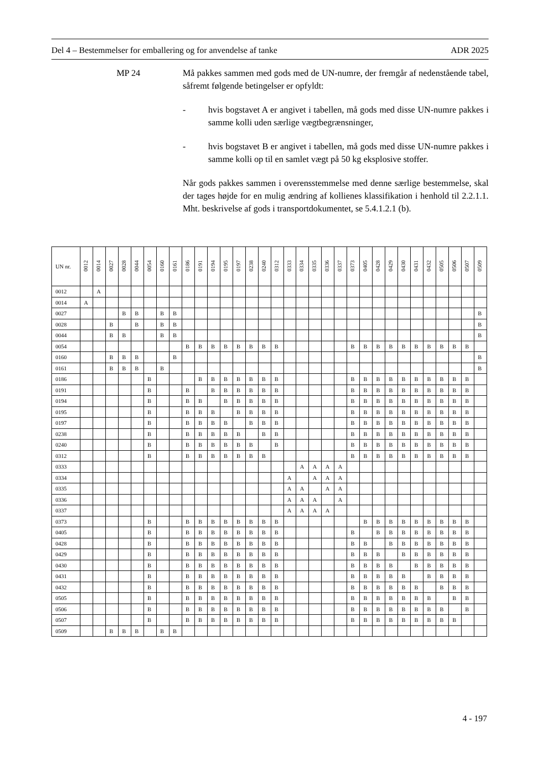Del 4 – Bestemmelser for emballering og for anvendelse af tanke ADR 2025
MP 24 Må pakkes sammen med gods med de UN-numre, der fremgår af nedenstående tabel, såfremt følgende betingelser er opfyldt:
- hvis bogstavet A er angivet i tabellen, må gods med disse UN-numre pakkes i samme kolli uden særlige vægtbegrænsninger,
- hvis bogstavet B er angivet i tabellen, må gods med disse UN-numre pakkes i samme kolli op til en samlet vægt på 50 kg eksplosive stoffer.
Når gods pakkes sammen i overensstemmelse med denne særlige bestemmelse, skal der tages højde for en mulig ændring af kollienes klassifikation i henhold til 2.2.1.1. Mht. beskrivelse af gods i transportdokumentet, se 5.4.1.2.1 (b).
| UN nr. | 0012 | 0014 | 0027 | 0028 | 0044 | 0054 | 0160 | 0161 | 0186 | 0191 | 0194 | 0195 | 0197 | 0238 | 0240 | 0312 | 0333 | 0334 | 0335 | 0336 | 0337 | 0373 | 0405 | 0428 | 0429 | 0430 | 0431 | 0432 | 0505 | 0506 | 0507 | 0509 |
| --- | --- | --- | --- | --- | --- | --- | --- | --- | --- | --- | --- | --- | --- | --- | --- | --- | --- | --- | --- | --- | --- | --- | --- | --- | --- | --- | --- | --- | --- | --- | --- | --- |
| 0012 | | A | | | | | | | | | | | | | | | | | | | | | | | | | | | | | | |
| 0014 | A | | | | | | | | | | | | | | | | | | | | | | | | | | | | | | | |
| 0027 | | | | B | B | | B | B | | | | | | | | | | | | | | | | | | | | | | | | B |
| 0028 | | | B | | B | | B | B | | | | | | | | | | | | | | | | | | | | | | | | B |
| 0044 | | | B | B | | | B | B | | | | | | | | | | | | | | | | | | | | | | | | B |
| 0054 | | | | | | | | | B | B | B | B | B | B | B | B | | | | | | B | B | B | B | B | B | B | B | B | B | |
| 0160 | | | B | B | B | | | B | | | | | | | | | | | | | | | | | | | | | | | | B |
| 0161 | | | B | B | B | | B | | | | | | | | | | | | | | | | | | | | | | | | | B |
| 0186 | | | | | | B | | | | B | B | B | B | B | B | B | | | | | | B | B | B | B | B | B | B | B | B | B | |
| 0191 | | | | | | B | | | B | | B | B | B | B | B | B | | | | | | B | B | B | B | B | B | B | B | B | B | |
| 0194 | | | | | | B | | | B | B | | B | B | B | B | B | | | | | | B | B | B | B | B | B | B | B | B | B | |
| 0195 | | | | | | B | | | B | B | B | | B | B | B | B | | | | | | B | B | B | B | B | B | B | B | B | B | |
| 0197 | | | | | | B | | | B | B | B | B | | B | B | B | | | | | | B | B | B | B | B | B | B | B | B | B | |
| 0238 | | | | | | B | | | B | B | B | B | B | | B | B | | | | | | B | B | B | B | B | B | B | B | B | B | |
| 0240 | | | | | | B | | | B | B | B | B | B | B | | B | | | | | | B | B | B | B | B | B | B | B | B | B | |
| 0312 | | | | | | B | | | B | B | B | B | B | B | B | | | | | | | B | B | B | B | B | B | B | B | B | B | |
| 0333 | | | | | | | | | | | | | | | | | | A | A | A | A | | | | | | | | | | | |
| 0334 | | | | | | | | | | | | | | | | | A | | A | A | A | | | | | | | | | | | |
| 0335 | | | | | | | | | | | | | | | | | A | A | | A | A | | | | | | | | | | | |
| 0336 | | | | | | | | | | | | | | | | | A | A | A | | A | | | | | | | | | | | |
| 0337 | | | | | | | | | | | | | | | | | A | A | A | A | | | | | | | | | | | | |
| 0373 | | | | | | B | | | B | B | B | B | B | B | B | B | | | | | | | B | B | B | B | B | B | B | B | B | |
| 0405 | | | | | | B | | | B | B | B | B | B | B | B | B | | | | | | B | | B | B | B | B | B | B | B | B | |
| 0428 | | | | | | B | | | B | B | B | B | B | B | B | B | | | | | | B | B | | B | B | B | B | B | B | B | |
| 0429 | | | | | | B | | | B | B | B | B | B | B | B | B | | | | | | B | B | B | | B | B | B | B | B | B | |
| 0430 | | | | | | B | | | B | B | B | B | B | B | B | B | | | | | | B | B | B | B | | B | B | B | B | B | |
| 0431 | | | | | | B | | | B | B | B | B | B | B | B | B | | | | | | B | B | B | B | B | | B | B | B | B | |
| 0432 | | | | | | B | | | B | B | B | B | B | B | B | B | | | | | | B | B | B | B | B | B | | B | B | B | |
| 0505 | | | | | | B | | | B | B | B | B | B | B | B | B | | | | | | B | B | B | B | B | B | B | | B | B | |
| 0506 | | | | | | B | | | B | B | B | B | B | B | B | B | | | | | | B | B | B | B | B | B | B | B | | B | |
| 0507 | | | | | | B | | | B | B | B | B | B | B | B | B | | | | | | B | B | B | B | B | B | B | B | B | | |
| 0509 | | | B | B | B | | B | B | | | | | | | | | | | | | | | | | | | | | | | | |
4 - 197